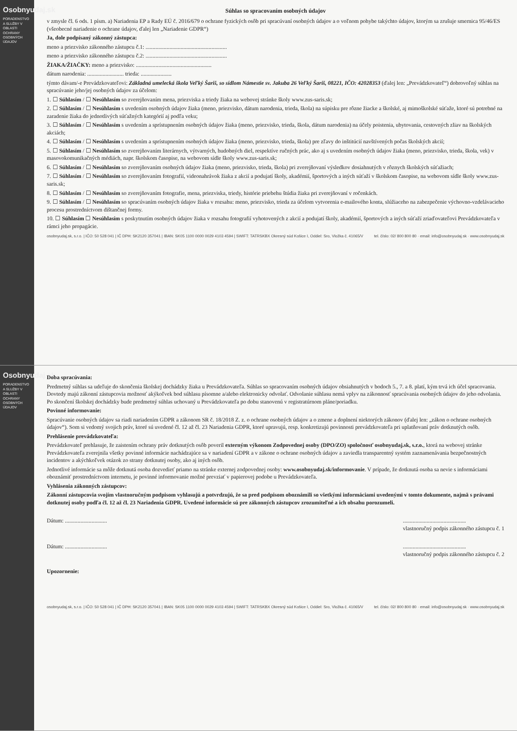Osobnyudaj.sk
PORADENSTVO A SLUŽBY V OBLASTI OCHRANY OSOBNÝCH ÚDAJOV
Súhlas so spracovaním osobných údajov
v zmysle čl. 6 ods. 1 písm. a) Nariadenia EP a Rady EÚ č. 2016/679 o ochrane fyzických osôb pri spracúvaní osobných údajov a o voľnom pohybe takýchto údajov, ktorým sa zrušuje smernica 95/46/ES (všeobecné nariadenie o ochrane údajov, ďalej len „Nariadenie GDPR“)
Ja, dole podpísaný zákonný zástupca:
meno a priezvisko zákonného zástupcu č.1: ..........................................................
meno a priezvisko zákonného zástupcu č.2: ..........................................................
ŽIAKA/ŽIAČKY: meno a priezvisko: ......................................................
dátum narodenia: .......................... trieda: ......................
týmto dávam/-e Prevádzkovateľovi: Základná umelecká škola Veľký Šariš, so sídlom Námestie sv. Jakuba 26 Veľký Šariš, 08221, IČO: 42028353 (ďalej len: „Prevádzkovateľ“) dobrovoľný súhlas na spracúvanie jeho/jej osobných údajov za účelom:
1. ☐ Súhlasím / ☐ Nesúhlasím so zverejňovaním mena, priezviska a triedy žiaka na webovej stránke školy www.zus-saris.sk;
2. ☐ Súhlasím / ☐ Nesúhlasím s uvedením osobných údajov žiaka (meno, priezvisko, dátum narodenia, trieda, škola) na súpisku pre rôzne žiacke a školské, aj mimoškolské súťaže, ktoré sú potrebné na zaradenie žiaka do jednotlivých súťažných kategórií aj podľa veku;
3. ☐ Súhlasím / ☐ Nesúhlasím s uvedením a sprístupnením osobných údajov žiaka (meno, priezvisko, trieda, škola, dátum narodenia) na účely poistenia, ubytovania, cestovných zliav na školských akciách;
4. ☐ Súhlasím / ☐ Nesúhlasím s uvedením a sprístupnením osobných údajov žiaka (meno, priezvisko, trieda, škola) pre zľavy do inštitúcií navštívených počas školských akcií;
5. ☐ Súhlasím / ☐ Nesúhlasím so zverejňovaním literárnych, výtvarných, hudobných diel, respektíve ručných prác, ako aj s uvedením osobných údajov žiaka (meno, priezvisko, trieda, škola, vek) v masovokomunikačných médiách, napr. školskom časopise, na webovom sídle školy www.zus-saris.sk;
6. ☐ Súhlasím / ☐ Nesúhlasím so zverejňovaním osobných údajov žiaka (meno, priezvisko, trieda, škola) pri zverejňovaní výsledkov dosiahnutých v rôznych školských súťažiach;
7. ☐ Súhlasím / ☐ Nesúhlasím so zverejňovaním fotografií, videonahrávok žiaka z akcií a podujatí školy, akadémií, športových a iných súťaží v školskom časopise, na webovom sídle školy www.zus-saris.sk;
8. ☐ Súhlasím / ☐ Nesúhlasím so zverejňovaním fotografie, mena, priezviska, triedy, histórie priebehu štúdia žiaka pri zverejňovaní v ročenkách.
9. ☐ Súhlasím / ☐ Nesúhlasím so spracúvaním osobných údajov žiaka v rozsahu: meno, priezvisko, trieda za účelom vytvorenia e-mailového konta, slúžiaceho na zabezpečenie výchovno-vzdelávacieho procesu prostredníctvom dištančnej formy.
10. ☐ Súhlasím ☐ Nesúhlasím s poskytnutím osobných údajov žiaka v rozsahu fotografií vyhotovených z akcií a podujatí školy, akadémií, športových a iných súťaží zriaďovateľovi Prevádzkovateľa v rámci jeho propagácie.
osobnyudaj.sk, s.r.o. | IČO: 50 528 041 | IČ DPH: SK2120 357041 | IBAN: SK05 1100 0000 0029 4103 4594 | SWIFT: TATRSKBX Okresný súd Košice I, Oddiel: Sro, Vložka č. 41065/V tel. číslo: 02/ 800 800 80 · email: info@osobnyudaj.sk · www.osobnyudaj.sk
Osobnyudaj.sk
PORADENSTVO A SLUŽBY V OBLASTI OCHRANY OSOBNÝCH ÚDAJOV
Doba spracúvania:
Predmetný súhlas sa udeľuje do skončenia školskej dochádzky žiaka u Prevádzkovateľa. Súhlas so spracovaním osobných údajov obsiahnutých v bodoch 5., 7. a 8. platí, kým trvá ich účel spracovania. Dovtedy majú zákonní zástupcovia možnosť akýkoľvek bod súhlasu písomne a/alebo elektronicky odvolať. Odvolanie súhlasu nemá vplyv na zákonnosť spracúvania osobných údajov do jeho odvolania. Po skončení školskej dochádzky bude predmetný súhlas uchovaný u Prevádzkovateľa po dobu stanovenú v registratúrnom pláne/poriadku.
Povinné informovanie:
Spracúvanie osobných údajov sa riadi nariadením GDPR a zákonom SR č. 18/2018 Z. z. o ochrane osobných údajov a o zmene a doplnení niektorých zákonov (ďalej len: „zákon o ochrane osobných údajov“). Som si vedomý svojich práv, ktoré sú uvedené čl. 12 až čl. 23 Nariadenia GDPR, ktoré upravujú, resp. konkretizujú povinnosti prevádzkovateľa pri uplatňovaní práv dotknutých osôb.
Prehlásenie prevádzkovateľa:
Prevádzkovateľ prehlasuje, že zaistením ochrany práv dotknutých osôb poveril externým výkonom Zodpovednej osoby (DPO/ZO) spoločnosť osobnyudaj.sk, s.r.o., ktorá na webovej stránke Prevádzkovateľa zverejnila všetky povinné informácie nachádzajúce sa v nariadení GDPR a v zákone o ochrane osobných údajov a zaviedla transparentný systém zaznamenávania bezpečnostných incidentov a akýchkoľvek otázok zo strany dotknutej osoby, ako aj iných osôb.
Jednotlivé informácie sa môže dotknutá osoba dozvedieť priamo na stránke externej zodpovednej osoby: www.osobnyudaj.sk/informovanie. V prípade, že dotknutá osoba sa nevie s informáciami oboznámiť prostredníctvom internetu, je povinné informovanie možné prevziať v papierovej podobe u Prevádzkovateľa.
Vyhlásenia zákonných zástupcov:
Zákonní zástupcovia svojím vlastnoručným podpisom vyhlasujú a potvrdzujú, že sa pred podpisom oboznámili so všetkými informáciami uvedenými v tomto dokumente, najmä s právami dotknutej osoby podľa čl. 12 až čl. 23 Nariadenia GDPR. Uvedené informácie sú pre zákonných zástupcov zrozumiteľné a ich obsahu porozumeli.
Dátum: ...........................................................................
vlastnoručný podpis zákonného zástupcu č. 1
Dátum: ...........................................................................
vlastnoručný podpis zákonného zástupcu č. 2
Upozornenie:
osobnyudaj.sk, s.r.o. | IČO: 50 528 041 | IČ DPH: SK2120 357041 | IBAN: SK05 1100 0000 0029 4103 4594 | SWIFT: TATRSKBX Okresný súd Košice I, Oddiel: Sro, Vložka č. 41065/V tel. číslo: 02/ 800 800 80 · email: info@osobnyudaj.sk · www.osobnyudaj.sk